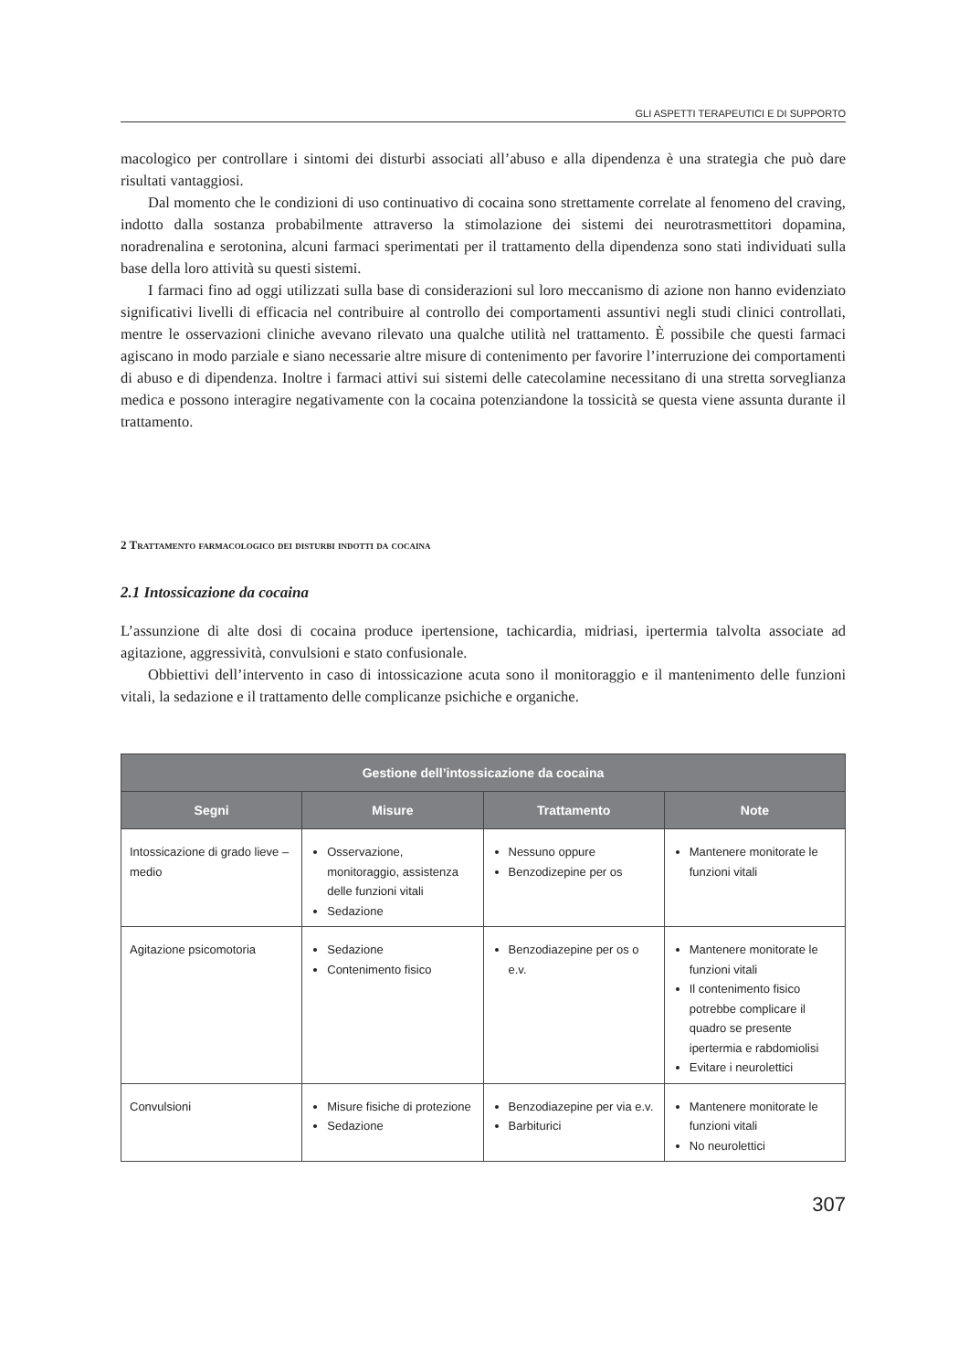GLI ASPETTI TERAPEUTICI E DI SUPPORTO
macologico per controllare i sintomi dei disturbi associati all’abuso e alla dipendenza è una strategia che può dare risultati vantaggiosi.
Dal momento che le condizioni di uso continuativo di cocaina sono strettamente correlate al fenomeno del craving, indotto dalla sostanza probabilmente attraverso la stimolazione dei sistemi dei neurotrasmettitori dopamina, noradrenalina e serotonina, alcuni farmaci sperimentati per il trattamento della dipendenza sono stati individuati sulla base della loro attività su questi sistemi.
I farmaci fino ad oggi utilizzati sulla base di considerazioni sul loro meccanismo di azione non hanno evidenziato significativi livelli di efficacia nel contribuire al controllo dei comportamenti assuntivi negli studi clinici controllati, mentre le osservazioni cliniche avevano rilevato una qualche utilità nel trattamento. È possibile che questi farmaci agiscano in modo parziale e siano necessarie altre misure di contenimento per favorire l’interruzione dei comportamenti di abuso e di dipendenza. Inoltre i farmaci attivi sui sistemi delle catecolamine necessitano di una stretta sorveglianza medica e possono interagire negativamente con la cocaina potenziandone la tossicità se questa viene assunta durante il trattamento.
2 Trattamento farmacologico dei disturbi indotti da cocaina
2.1 Intossicazione da cocaina
L’assunzione di alte dosi di cocaina produce ipertensione, tachicardia, midriasi, ipertermia talvolta associate ad agitazione, aggressività, convulsioni e stato confusionale.
Obbiettivi dell’intervento in caso di intossicazione acuta sono il monitoraggio e il mantenimento delle funzioni vitali, la sedazione e il trattamento delle complicanze psichiche e organiche.
| Gestione dell’intossicazione da cocaina | | | |
| --- | --- | --- | --- |
| Segni | Misure | Trattamento | Note |
| Intossicazione di grado lieve – medio | Osservazione, monitoraggio, assistenza delle funzioni vitali Sedazione | Nessuno oppure Benzodizepine per os | Mantenere monitorate le funzioni vitali |
| Agitazione psicomotoria | Sedazione Contenimento fisico | Benzodiazepine per os o e.v. | Mantenere monitorate le funzioni vitali Il contenimento fisico potrebbe complicare il quadro se presente ipertermia e rabdomiolisi Evitare i neurolettici |
| Convulsioni | Misure fisiche di protezione Sedazione | Benzodiazepine per via e.v. Barbiturici | Mantenere monitorate le funzioni vitali No neurolettici |
307